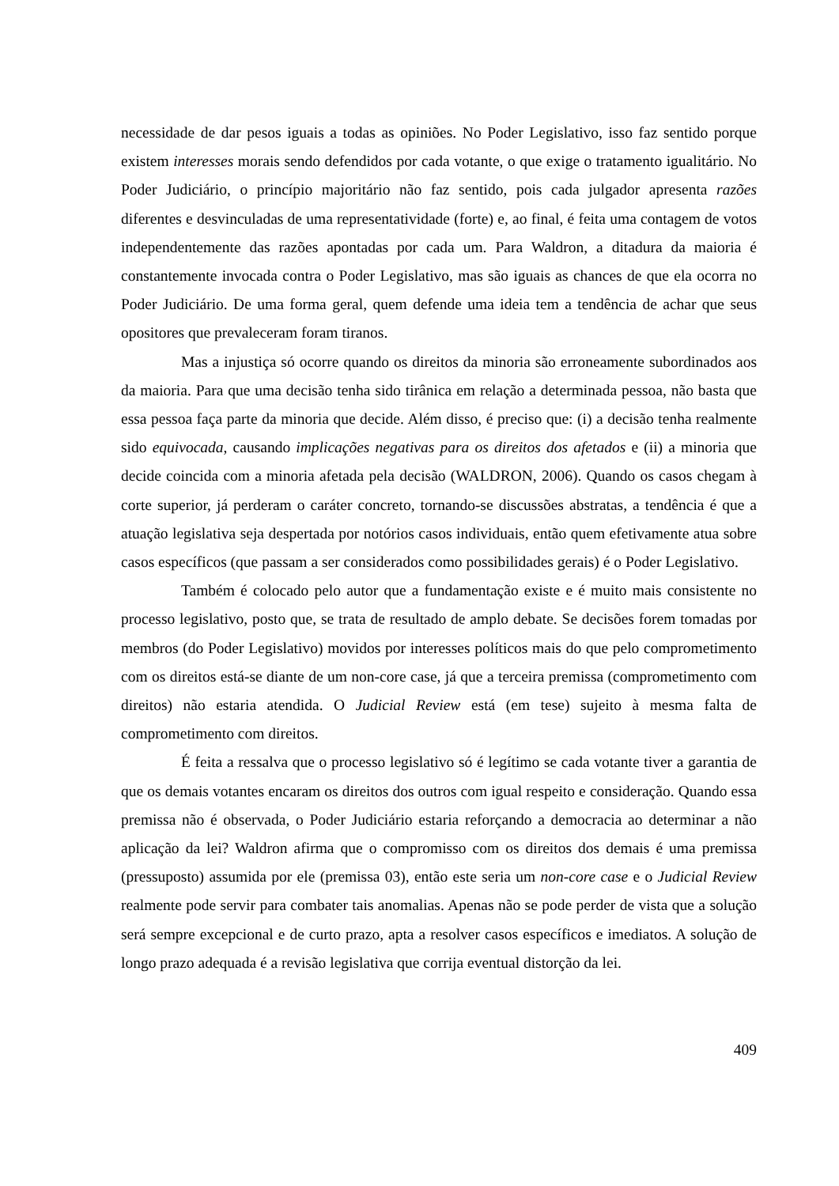necessidade de dar pesos iguais a todas as opiniões. No Poder Legislativo, isso faz sentido porque existem interesses morais sendo defendidos por cada votante, o que exige o tratamento igualitário. No Poder Judiciário, o princípio majoritário não faz sentido, pois cada julgador apresenta razões diferentes e desvinculadas de uma representatividade (forte) e, ao final, é feita uma contagem de votos independentemente das razões apontadas por cada um. Para Waldron, a ditadura da maioria é constantemente invocada contra o Poder Legislativo, mas são iguais as chances de que ela ocorra no Poder Judiciário. De uma forma geral, quem defende uma ideia tem a tendência de achar que seus opositores que prevaleceram foram tiranos.
Mas a injustiça só ocorre quando os direitos da minoria são erroneamente subordinados aos da maioria. Para que uma decisão tenha sido tirânica em relação a determinada pessoa, não basta que essa pessoa faça parte da minoria que decide. Além disso, é preciso que: (i) a decisão tenha realmente sido equivocada, causando implicações negativas para os direitos dos afetados e (ii) a minoria que decide coincida com a minoria afetada pela decisão (WALDRON, 2006). Quando os casos chegam à corte superior, já perderam o caráter concreto, tornando-se discussões abstratas, a tendência é que a atuação legislativa seja despertada por notórios casos individuais, então quem efetivamente atua sobre casos específicos (que passam a ser considerados como possibilidades gerais) é o Poder Legislativo.
Também é colocado pelo autor que a fundamentação existe e é muito mais consistente no processo legislativo, posto que, se trata de resultado de amplo debate. Se decisões forem tomadas por membros (do Poder Legislativo) movidos por interesses políticos mais do que pelo comprometimento com os direitos está-se diante de um non-core case, já que a terceira premissa (comprometimento com direitos) não estaria atendida. O Judicial Review está (em tese) sujeito à mesma falta de comprometimento com direitos.
É feita a ressalva que o processo legislativo só é legítimo se cada votante tiver a garantia de que os demais votantes encaram os direitos dos outros com igual respeito e consideração. Quando essa premissa não é observada, o Poder Judiciário estaria reforçando a democracia ao determinar a não aplicação da lei? Waldron afirma que o compromisso com os direitos dos demais é uma premissa (pressuposto) assumida por ele (premissa 03), então este seria um non-core case e o Judicial Review realmente pode servir para combater tais anomalias. Apenas não se pode perder de vista que a solução será sempre excepcional e de curto prazo, apta a resolver casos específicos e imediatos. A solução de longo prazo adequada é a revisão legislativa que corrija eventual distorção da lei.
409